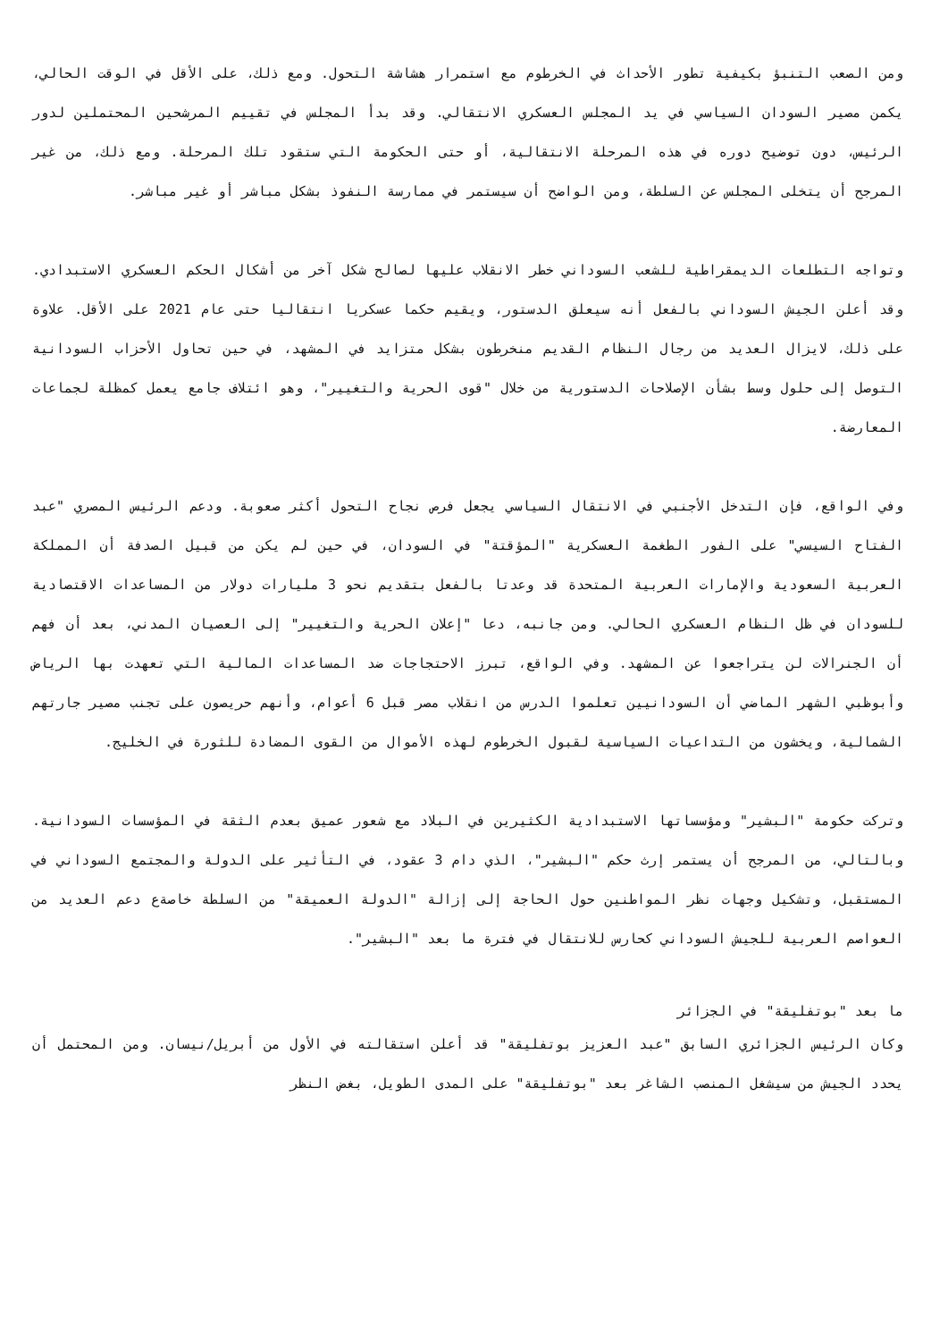ومن الصعب التنبؤ بكيفية تطور الأحداث في الخرطوم مع استمرار هشاشة التحول. ومع ذلك، على الأقل في الوقت الحالي، يكمن مصير السودان السياسي في يد المجلس العسكري الانتقالي. وقد بدأ المجلس في تقييم المرشحين المحتملين لدور الرئيس، دون توضيح دوره في هذه المرحلة الانتقالية، أو حتى الحكومة التي ستقود تلك المرحلة. ومع ذلك، من غير المرجح أن يتخلى المجلس عن السلطة، ومن الواضح أن سيستمر في ممارسة النفوذ بشكل مباشر أو غير مباشر.
وتواجه التطلعات الديمقراطية للشعب السوداني خطر الانقلاب عليها لصالح شكل آخر من أشكال الحكم العسكري الاستبدادي. وقد أعلن الجيش السوداني بالفعل أنه سيعلق الدستور، ويقيم حكما عسكريا انتقاليا حتى عام 2021 على الأقل. علاوة على ذلك، لايزال العديد من رجال النظام القديم منخرطون بشكل متزايد في المشهد، في حين تحاول الأحزاب السودانية التوصل إلى حلول وسط بشأن الإصلاحات الدستورية من خلال "قوى الحرية والتغيير"، وهو ائتلاف جامع يعمل كمظلة لجماعات المعارضة.
وفي الواقع، فإن التدخل الأجنبي في الانتقال السياسي يجعل فرص نجاح التحول أكثر صعوبة. ودعم الرئيس المصري "عبد الفتاح السيسي" على الفور الطغمة العسكرية "المؤقتة" في السودان، في حين لم يكن من قبيل الصدفة أن المملكة العربية السعودية والإمارات العربية المتحدة قد وعدتا بالفعل بتقديم نحو 3 مليارات دولار من المساعدات الاقتصادية للسودان في ظل النظام العسكري الحالي. ومن جانبه، دعا "إعلان الحرية والتغيير" إلى العصيان المدني، بعد أن فهم أن الجنرالات لن يتراجعوا عن المشهد. وفي الواقع، تبرز الاحتجاجات ضد المساعدات المالية التي تعهدت بها الرياض وأبوظبي الشهر الماضي أن السودانيين تعلموا الدرس من انقلاب مصر قبل 6 أعوام، وأنهم حريصون على تجنب مصير جارتهم الشمالية، ويخشون من التداعيات السياسية لقبول الخرطوم لهذه الأموال من القوى المضادة للثورة في الخليج.
وتركت حكومة "البشير" ومؤسساتها الاستبدادية الكثيرين في البلاد مع شعور عميق بعدم الثقة في المؤسسات السودانية. وبالتالي، من المرجح أن يستمر إرث حكم "البشير"، الذي دام 3 عقود، في التأثير على الدولة والمجتمع السوداني في المستقبل، وتشكيل وجهات نظر المواطنين حول الحاجة إلى إزالة "الدولة العميقة" من السلطة خاصةع دعم العديد من العواصم العربية للجيش السوداني كحارس للانتقال في فترة ما بعد "البشير".
ما بعد "بوتفليقة" في الجزائر
وكان الرئيس الجزائري السابق "عبد العزيز بوتفليقة" قد أعلن استقالته في الأول من أبريل/نيسان. ومن المحتمل أن يحدد الجيش من سيشغل المنصب الشاغر بعد "بوتفليقة" على المدى الطويل، بغض النظر